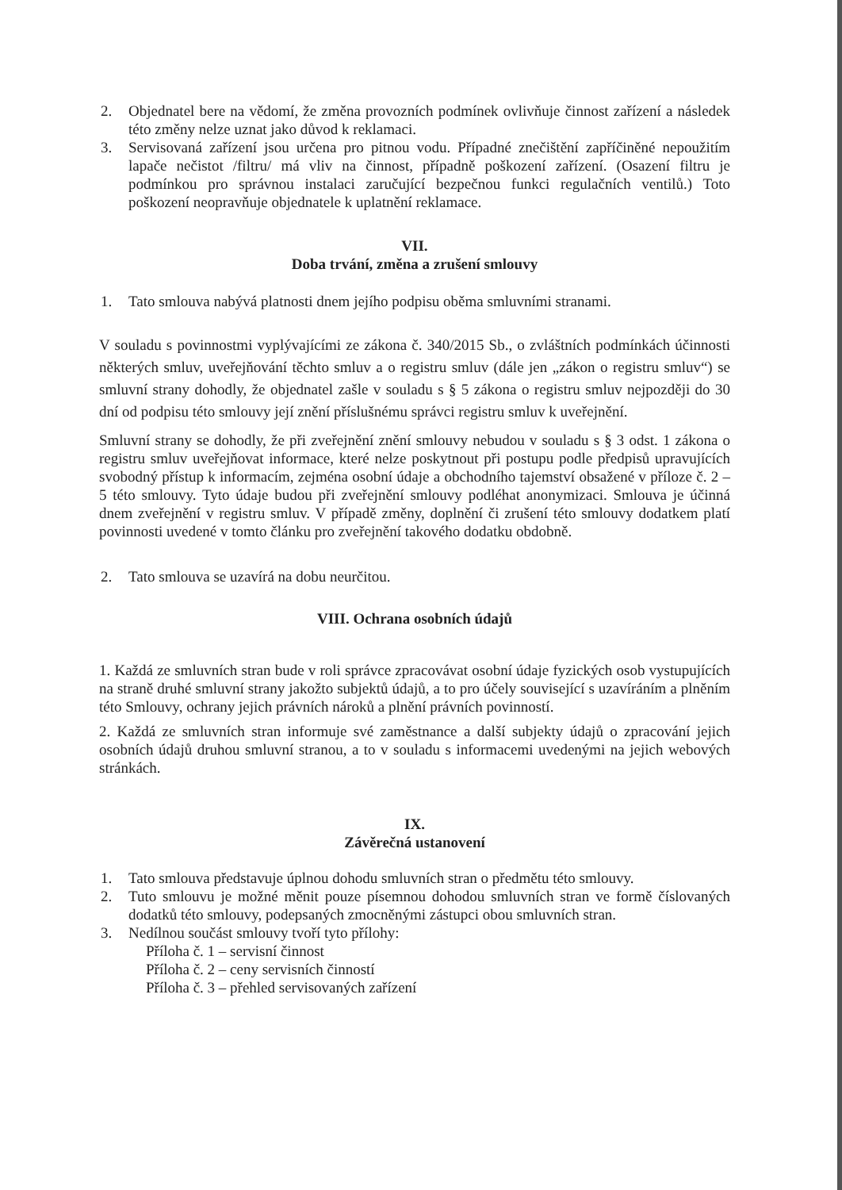2. Objednatel bere na vědomí, že změna provozních podmínek ovlivňuje činnost zařízení a následek této změny nelze uznat jako důvod k reklamaci.
3. Servisovaná zařízení jsou určena pro pitnou vodu. Případné znečištění zapříčiněné nepoužitím lapače nečistot /filtru/ má vliv na činnost, případně poškození zařízení. (Osazení filtru je podmínkou pro správnou instalaci zaručující bezpečnou funkci regulačních ventilů.) Toto poškození neopravňuje objednatele k uplatnění reklamace.
VII.
Doba trvání, změna a zrušení smlouvy
1. Tato smlouva nabývá platnosti dnem jejího podpisu oběma smluvními stranami.
V souladu s povinnostmi vyplývajícími ze zákona č. 340/2015 Sb., o zvláštních podmínkách účinnosti některých smluv, uveřejňování těchto smluv a o registru smluv (dále jen „zákon o registru smluv“) se smluvní strany dohodly, že objednatel zašle v souladu s § 5 zákona o registru smluv nejpozději do 30 dní od podpisu této smlouvy její znění příslušnému správci registru smluv k uveřejnění.
Smluvní strany se dohodly, že při zveřejnění znění smlouvy nebudou v souladu s § 3 odst. 1 zákona o registru smluv uveřejňovat informace, které nelze poskytnout při postupu podle předpisů upravujících svobodný přístup k informacím, zejména osobní údaje a obchodního tajemství obsažené v příloze č. 2 – 5 této smlouvy. Tyto údaje budou při zveřejnění smlouvy podléhat anonymizaci. Smlouva je účinná dnem zveřejnění v registru smluv. V případě změny, doplnění či zrušení této smlouvy dodatkem platí povinnosti uvedené v tomto článku pro zveřejnění takového dodatku obdobně.
2. Tato smlouva se uzavírá na dobu neurčitou.
VIII. Ochrana osobních údajů
1. Každá ze smluvních stran bude v roli správce zpracovávat osobní údaje fyzických osob vystupujících na straně druhé smluvní strany jakožto subjektů údajů, a to pro účely související s uzavíráním a plněním této Smlouvy, ochrany jejich právních nároků a plnění právních povinností.
2. Každá ze smluvních stran informuje své zaměstnance a další subjekty údajů o zpracování jejich osobních údajů druhou smluvní stranou, a to v souladu s informacemi uvedenými na jejich webových stránkách.
IX.
Závěrečná ustanovení
1. Tato smlouva představuje úplnou dohodu smluvních stran o předmětu této smlouvy.
2. Tuto smlouvu je možné měnit pouze písemnou dohodou smluvních stran ve formě číslovaných dodatků této smlouvy, podepsaných zmocněnými zástupci obou smluvních stran.
3. Nedílnou součást smlouvy tvoří tyto přílohy:
Příloha č. 1 – servisní činnost
Příloha č. 2 – ceny servisních činností
Příloha č. 3 – přehled servisovaných zařízení